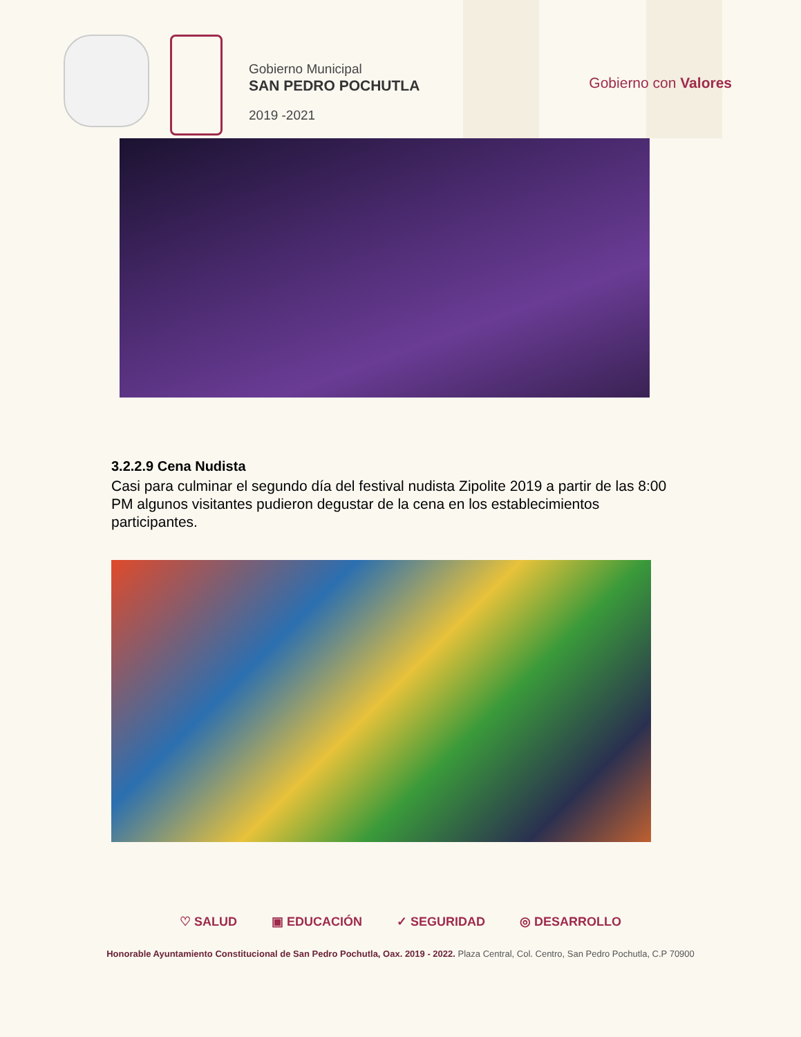Gobierno Municipal
SAN PEDRO POCHUTLA
2019 -2021
Gobierno con Valores
3.2.2.9 Cena Nudista
Casi para culminar el segundo día del festival nudista Zipolite 2019 a partir de las 8:00 PM algunos visitantes pudieron degustar de la cena en los establecimientos participantes.
♡ SALUD ▣ EDUCACIÓN ✓ SEGURIDAD ◎ DESARROLLO
Honorable Ayuntamiento Constitucional de San Pedro Pochutla, Oax. 2019 - 2022. Plaza Central, Col. Centro, San Pedro Pochutla, C.P 70900